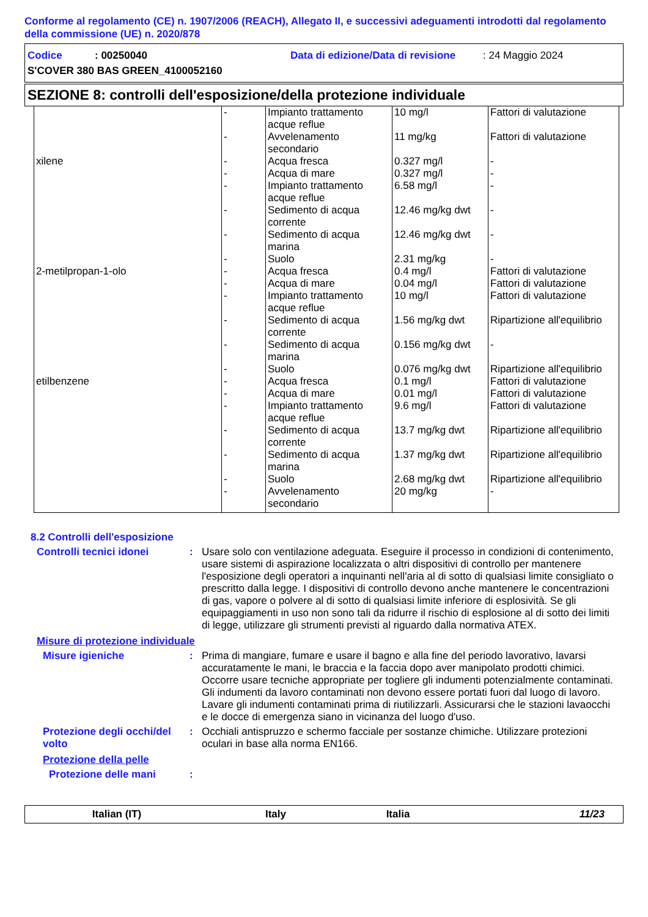Conforme al regolamento (CE) n. 1907/2006 (REACH), Allegato II, e successivi adeguamenti introdotti dal regolamento della commissione (UE) n. 2020/878
Codice: 00250040 Data di edizione/Data di revisione: 24 Maggio 2024
S'COVER 380 BAS GREEN_4100052160
SEZIONE 8: controlli dell'esposizione/della protezione individuale
| | - - | Impianto trattamento acque reflue Avvelenamento secondario | 10 mg/l 11 mg/kg | Fattori di valutazione Fattori di valutazione |
| xilene | - - - - - - | Acqua fresca Acqua di mare Impianto trattamento acque reflue Sedimento di acqua corrente Sedimento di acqua marina Suolo | 0.327 mg/l 0.327 mg/l 6.58 mg/l 12.46 mg/kg dwt 12.46 mg/kg dwt 2.31 mg/kg | - - - - - - |
| 2-metilpropan-1-olo | - - - - - - | Acqua fresca Acqua di mare Impianto trattamento acque reflue Sedimento di acqua corrente Sedimento di acqua marina Suolo | 0.4 mg/l 0.04 mg/l 10 mg/l 1.56 mg/kg dwt 0.156 mg/kg dwt 0.076 mg/kg dwt | Fattori di valutazione Fattori di valutazione Fattori di valutazione Ripartizione all'equilibrio - Ripartizione all'equilibrio |
| etilbenzene | - - - - - - - | Acqua fresca Acqua di mare Impianto trattamento acque reflue Sedimento di acqua corrente Sedimento di acqua marina Suolo Avvelenamento secondario | 0.1 mg/l 0.01 mg/l 9.6 mg/l 13.7 mg/kg dwt 1.37 mg/kg dwt 2.68 mg/kg dwt 20 mg/kg | Fattori di valutazione Fattori di valutazione Fattori di valutazione Ripartizione all'equilibrio Ripartizione all'equilibrio Ripartizione all'equilibrio - |
8.2 Controlli dell'esposizione
Controlli tecnici idonei : Usare solo con ventilazione adeguata. Eseguire il processo in condizioni di contenimento, usare sistemi di aspirazione localizzata o altri dispositivi di controllo per mantenere l'esposizione degli operatori a inquinanti nell'aria al di sotto di qualsiasi limite consigliato o prescritto dalla legge. I dispositivi di controllo devono anche mantenere le concentrazioni di gas, vapore o polvere al di sotto di qualsiasi limite inferiore di esplosività. Se gli equipaggiamenti in uso non sono tali da ridurre il rischio di esplosione al di sotto dei limiti di legge, utilizzare gli strumenti previsti al riguardo dalla normativa ATEX.
Misure di protezione individuale
Misure igieniche : Prima di mangiare, fumare e usare il bagno e alla fine del periodo lavorativo, lavarsi accuratamente le mani, le braccia e la faccia dopo aver manipolato prodotti chimici. Occorre usare tecniche appropriate per togliere gli indumenti potenzialmente contaminati. Gli indumenti da lavoro contaminati non devono essere portati fuori dal luogo di lavoro. Lavare gli indumenti contaminati prima di riutilizzarli. Assicurarsi che le stazioni lavaocchi e le docce di emergenza siano in vicinanza del luogo d'uso.
Protezione degli occhi/del volto
: Occhiali antispruzzo e schermo facciale per sostanze chimiche. Utilizzare protezioni oculari in base alla norma EN166.
Protezione della pelle
Protezione delle mani :
Italian (IT) Italy Italia 11/23